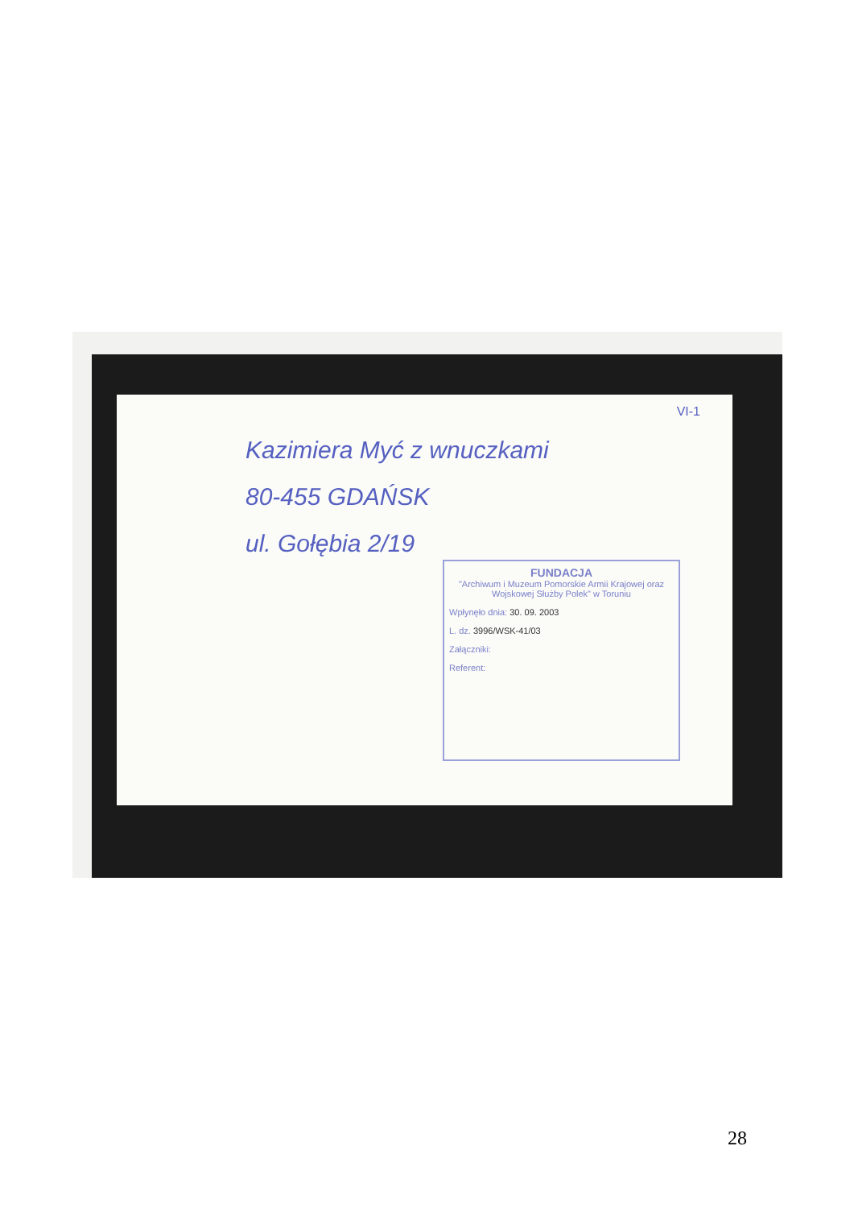VI-1
Kazimiera Myć z wnuczkami
80-455 GDAŃSK
ul. Gołębia 2/19
FUNDACJA
"Archiwum i Muzeum Pomorskie Armii Krajowej oraz Wojskowej Służby Polek" w Toruniu
Wpłynęło dnia: 30. 09. 2003
L. dz. 3996/WSK-41/03
Załączniki:
Referent:
28